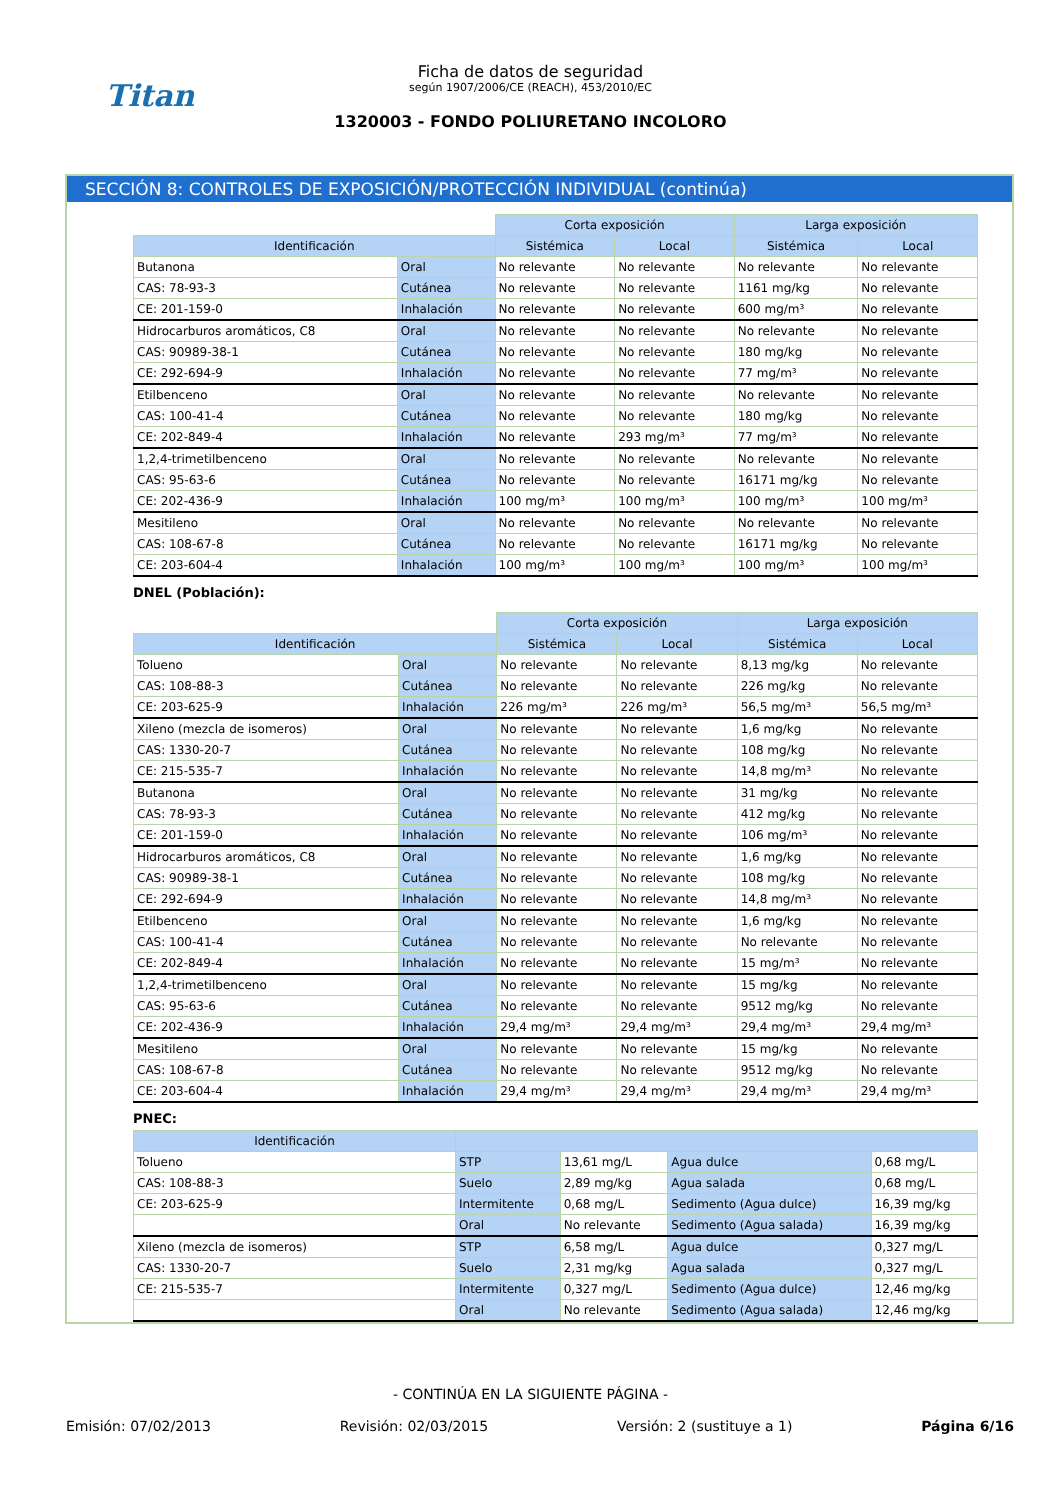Titan
Ficha de datos de seguridad
según 1907/2006/CE (REACH), 453/2010/EC
1320003 - FONDO POLIURETANO INCOLORO
SECCIÓN 8: CONTROLES DE EXPOSICIÓN/PROTECCIÓN INDIVIDUAL (continúa)
| | | Corta exposición | | Larga exposición | |
| Identificación | | Sistémica | Local | Sistémica | Local |
| Butanona | Oral | No relevante | No relevante | No relevante | No relevante |
| CAS: 78-93-3 | Cutánea | No relevante | No relevante | 1161 mg/kg | No relevante |
| CE: 201-159-0 | Inhalación | No relevante | No relevante | 600 mg/m³ | No relevante |
| Hidrocarburos aromáticos, C8 | Oral | No relevante | No relevante | No relevante | No relevante |
| CAS: 90989-38-1 | Cutánea | No relevante | No relevante | 180 mg/kg | No relevante |
| CE: 292-694-9 | Inhalación | No relevante | No relevante | 77 mg/m³ | No relevante |
| Etilbenceno | Oral | No relevante | No relevante | No relevante | No relevante |
| CAS: 100-41-4 | Cutánea | No relevante | No relevante | 180 mg/kg | No relevante |
| CE: 202-849-4 | Inhalación | No relevante | 293 mg/m³ | 77 mg/m³ | No relevante |
| 1,2,4-trimetilbenceno | Oral | No relevante | No relevante | No relevante | No relevante |
| CAS: 95-63-6 | Cutánea | No relevante | No relevante | 16171 mg/kg | No relevante |
| CE: 202-436-9 | Inhalación | 100 mg/m³ | 100 mg/m³ | 100 mg/m³ | 100 mg/m³ |
| Mesitileno | Oral | No relevante | No relevante | No relevante | No relevante |
| CAS: 108-67-8 | Cutánea | No relevante | No relevante | 16171 mg/kg | No relevante |
| CE: 203-604-4 | Inhalación | 100 mg/m³ | 100 mg/m³ | 100 mg/m³ | 100 mg/m³ |
DNEL (Población):
| | | Corta exposición | | Larga exposición | |
| Identificación | | Sistémica | Local | Sistémica | Local |
| Tolueno | Oral | No relevante | No relevante | 8,13 mg/kg | No relevante |
| CAS: 108-88-3 | Cutánea | No relevante | No relevante | 226 mg/kg | No relevante |
| CE: 203-625-9 | Inhalación | 226 mg/m³ | 226 mg/m³ | 56,5 mg/m³ | 56,5 mg/m³ |
| Xileno (mezcla de isomeros) | Oral | No relevante | No relevante | 1,6 mg/kg | No relevante |
| CAS: 1330-20-7 | Cutánea | No relevante | No relevante | 108 mg/kg | No relevante |
| CE: 215-535-7 | Inhalación | No relevante | No relevante | 14,8 mg/m³ | No relevante |
| Butanona | Oral | No relevante | No relevante | 31 mg/kg | No relevante |
| CAS: 78-93-3 | Cutánea | No relevante | No relevante | 412 mg/kg | No relevante |
| CE: 201-159-0 | Inhalación | No relevante | No relevante | 106 mg/m³ | No relevante |
| Hidrocarburos aromáticos, C8 | Oral | No relevante | No relevante | 1,6 mg/kg | No relevante |
| CAS: 90989-38-1 | Cutánea | No relevante | No relevante | 108 mg/kg | No relevante |
| CE: 292-694-9 | Inhalación | No relevante | No relevante | 14,8 mg/m³ | No relevante |
| Etilbenceno | Oral | No relevante | No relevante | 1,6 mg/kg | No relevante |
| CAS: 100-41-4 | Cutánea | No relevante | No relevante | No relevante | No relevante |
| CE: 202-849-4 | Inhalación | No relevante | No relevante | 15 mg/m³ | No relevante |
| 1,2,4-trimetilbenceno | Oral | No relevante | No relevante | 15 mg/kg | No relevante |
| CAS: 95-63-6 | Cutánea | No relevante | No relevante | 9512 mg/kg | No relevante |
| CE: 202-436-9 | Inhalación | 29,4 mg/m³ | 29,4 mg/m³ | 29,4 mg/m³ | 29,4 mg/m³ |
| Mesitileno | Oral | No relevante | No relevante | 15 mg/kg | No relevante |
| CAS: 108-67-8 | Cutánea | No relevante | No relevante | 9512 mg/kg | No relevante |
| CE: 203-604-4 | Inhalación | 29,4 mg/m³ | 29,4 mg/m³ | 29,4 mg/m³ | 29,4 mg/m³ |
PNEC:
| Identificación | | | | |
| --- | --- | --- | --- | --- |
| Tolueno | STP | 13,61 mg/L | Agua dulce | 0,68 mg/L |
| CAS: 108-88-3 | Suelo | 2,89 mg/kg | Agua salada | 0,68 mg/L |
| CE: 203-625-9 | Intermitente | 0,68 mg/L | Sedimento (Agua dulce) | 16,39 mg/kg |
| | Oral | No relevante | Sedimento (Agua salada) | 16,39 mg/kg |
| Xileno (mezcla de isomeros) | STP | 6,58 mg/L | Agua dulce | 0,327 mg/L |
| CAS: 1330-20-7 | Suelo | 2,31 mg/kg | Agua salada | 0,327 mg/L |
| CE: 215-535-7 | Intermitente | 0,327 mg/L | Sedimento (Agua dulce) | 12,46 mg/kg |
| | Oral | No relevante | Sedimento (Agua salada) | 12,46 mg/kg |
- CONTINÚA EN LA SIGUIENTE PÁGINA -
Emisión: 07/02/2013 Revisión: 02/03/2015 Versión: 2 (sustituye a 1) Página 6/16